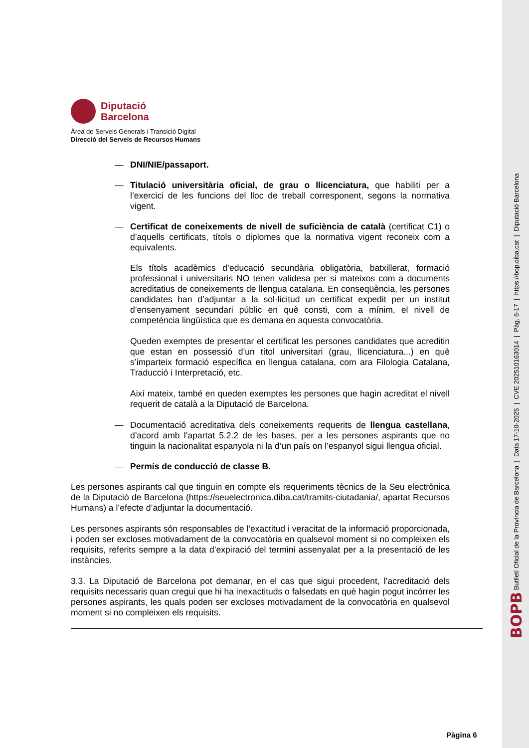Diputació
Barcelona
Àrea de Serveis Generals i Transició Digital
Direcció del Serveis de Recursos Humans
— DNI/NIE/passaport.
— Titulació universitària oficial, de grau o llicenciatura, que habiliti per a l’exercici de les funcions del lloc de treball corresponent, segons la normativa vigent.
— Certificat de coneixements de nivell de suficiència de català (certificat C1) o d’aquells certificats, títols o diplomes que la normativa vigent reconeix com a equivalents.
Els títols acadèmics d’educació secundària obligatòria, batxillerat, formació professional i universitaris NO tenen validesa per si mateixos com a documents acreditatius de coneixements de llengua catalana. En conseqüència, les persones candidates han d’adjuntar a la sol·licitud un certificat expedit per un institut d’ensenyament secundari públic en què consti, com a mínim, el nivell de competència lingüística que es demana en aquesta convocatòria.
Queden exemptes de presentar el certificat les persones candidates que acreditin que estan en possessió d’un títol universitari (grau, llicenciatura...) en què s’imparteix formació específica en llengua catalana, com ara Filologia Catalana, Traducció i Interpretació, etc.
Així mateix, també en queden exemptes les persones que hagin acreditat el nivell requerit de català a la Diputació de Barcelona.
— Documentació acreditativa dels coneixements requerits de llengua castellana, d’acord amb l’apartat 5.2.2 de les bases, per a les persones aspirants que no tinguin la nacionalitat espanyola ni la d’un país on l’espanyol sigui llengua oficial.
— Permís de conducció de classe B.
Les persones aspirants cal que tinguin en compte els requeriments tècnics de la Seu electrònica de la Diputació de Barcelona (https://seuelectronica.diba.cat/tramits-ciutadania/, apartat Recursos Humans) a l’efecte d’adjuntar la documentació.
Les persones aspirants són responsables de l’exactitud i veracitat de la informació proporcionada, i poden ser excloses motivadament de la convocatòria en qualsevol moment si no compleixen els requisits, referits sempre a la data d’expiració del termini assenyalat per a la presentació de les instàncies.
3.3. La Diputació de Barcelona pot demanar, en el cas que sigui procedent, l’acreditació dels requisits necessaris quan cregui que hi ha inexactituds o falsedats en què hagin pogut incórrer les persones aspirants, les quals poden ser excloses motivadament de la convocatòria en qualsevol moment si no compleixen els requisits.
Pàgina 6
BOPB Butlletí Oficial de la Província de Barcelona | Data 17-10-2025 | CVE 202510163014 | Pàg. 6-17 | https://bop.diba.cat | Diputació Barcelona